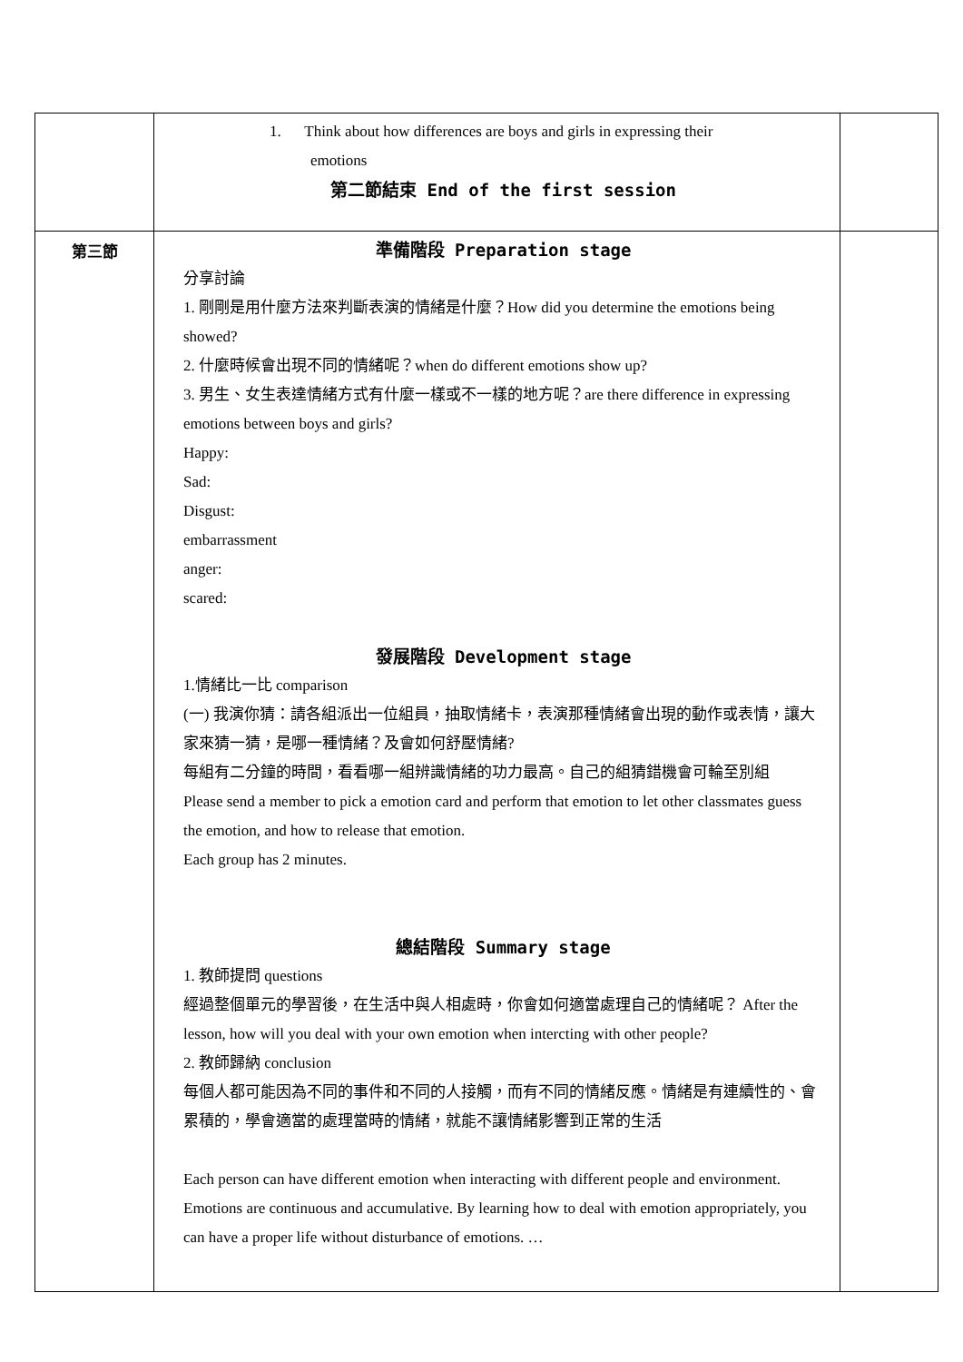| | 1. Think about how differences are boys and girls in expressing their emotions 第二節結束 End of the first session | |
| 第三節 | 準備階段 Preparation stage 分享討論 1. 剛剛是用什麼方法來判斷表演的情緒是什麼？How did you determine the emotions being showed? 2. 什麼時候會出現不同的情緒呢？when do different emotions show up? 3. 男生、女生表達情緒方式有什麼一樣或不一樣的地方呢？are there difference in expressing emotions between boys and girls? Happy: Sad: Disgust: embarrassment anger: scared: 發展階段 Development stage 1.情緒比一比 comparison (一) 我演你猜：請各組派出一位組員，抽取情緒卡，表演那種情緒會出現的動作或表情，讓大家來猜一猜，是哪一種情緒？及會如何舒壓情緒? 每組有二分鐘的時間，看看哪一組辨識情緒的功力最高。自己的組猜錯機會可輪至別組 Please send a member to pick a emotion card and perform that emotion to let other classmates guess the emotion, and how to release that emotion. Each group has 2 minutes. 總結階段 Summary stage 1. 教師提問 questions 經過整個單元的學習後，在生活中與人相處時，你會如何適當處理自己的情緒呢？ After the lesson, how will you deal with your own emotion when intercting with other people? 2. 教師歸納 conclusion 每個人都可能因為不同的事件和不同的人接觸，而有不同的情緒反應。情緒是有連續性的、會累積的，學會適當的處理當時的情緒，就能不讓情緒影響到正常的生活 Each person can have different emotion when interacting with different people and environment. Emotions are continuous and accumulative. By learning how to deal with emotion appropriately, you can have a proper life without disturbance of emotions. … | |